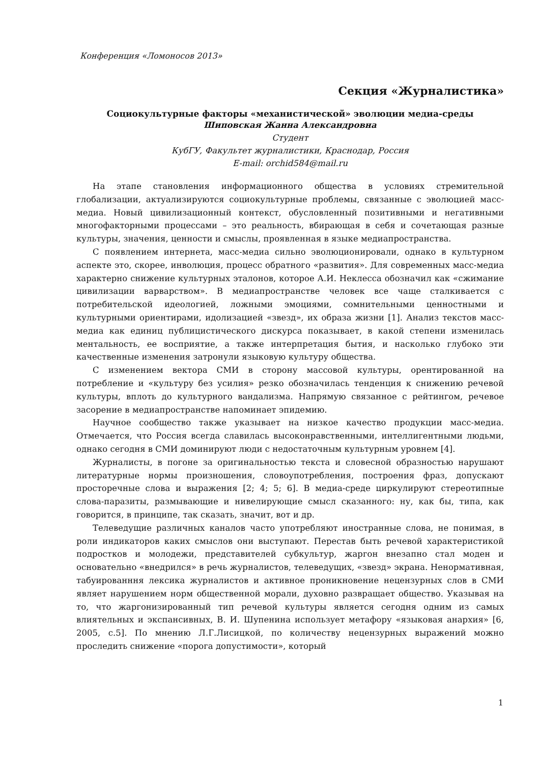Конференция «Ломоносов 2013»
Секция «Журналистика»
Социокультурные факторы «механистической» эволюции медиа-среды
Шиповская Жанна Александровна
Студент
КубГУ, Факультет журналистики, Краснодар, Россия
E-mail: orchid584@mail.ru
На этапе становления информационного общества в условиях стремительной глобализации, актуализируются социокультурные проблемы, связанные с эволюцией масс-медиа. Новый цивилизационный контекст, обусловленный позитивными и негативными многофакторными процессами – это реальность, вбирающая в себя и сочетающая разные культуры, значения, ценности и смыслы, проявленная в языке медиапространства.
С появлением интернета, масс-медиа сильно эволюционировали, однако в культурном аспекте это, скорее, инволюция, процесс обратного «развития». Для современных масс-медиа характерно снижение культурных эталонов, которое А.И. Неклесса обозначил как «сжимание цивилизации варварством». В медиапространстве человек все чаще сталкивается с потребительской идеологией, ложными эмоциями, сомнительными ценностными и культурными ориентирами, идолизацией «звезд», их образа жизни [1]. Анализ текстов масс-медиа как единиц публицистического дискурса показывает, в какой степени изменилась ментальность, ее восприятие, а также интерпретация бытия, и насколько глубоко эти качественные изменения затронули языковую культуру общества.
С изменением вектора СМИ в сторону массовой культуры, орентированной на потребление и «культуру без усилия» резко обозначилась тенденция к снижению речевой культуры, вплоть до культурного вандализма. Напрямую связанное с рейтингом, речевое засорение в медиапространстве напоминает эпидемию.
Научное сообщество также указывает на низкое качество продукции масс-медиа. Отмечается, что Россия всегда славилась высоконравственными, интеллигентными людьми, однако сегодня в СМИ доминируют люди с недостаточным культурным уровнем [4].
Журналисты, в погоне за оригинальностью текста и словесной образностью нарушают литературные нормы произношения, словоупотребления, построения фраз, допускают просторечные слова и выражения [2; 4; 5; 6]. В медиа-среде циркулируют стереотипные слова-паразиты, размывающие и нивелирующие смысл сказанного: ну, как бы, типа, как говорится, в принципе, так сказать, значит, вот и др.
Телеведущие различных каналов часто употребляют иностранные слова, не понимая, в роли индикаторов каких смыслов они выступают. Перестав быть речевой характеристикой подростков и молодежи, представителей субкультур, жаргон внезапно стал моден и основательно «внедрился» в речь журналистов, телеведущих, «звезд» экрана. Ненормативная, табуированння лексика журналистов и активное проникновение нецензурных слов в СМИ являет нарушением норм общественной морали, духовно развращает общество. Указывая на то, что жаргонизированный тип речевой культуры является сегодня одним из самых влиятельных и экспансивных, В. И. Шупенина использует метафору «языковая анархия» [6, 2005, с.5]. По мнению Л.Г.Лисицкой, по количеству нецензурных выражений можно проследить снижение «порога допустимости», который
1